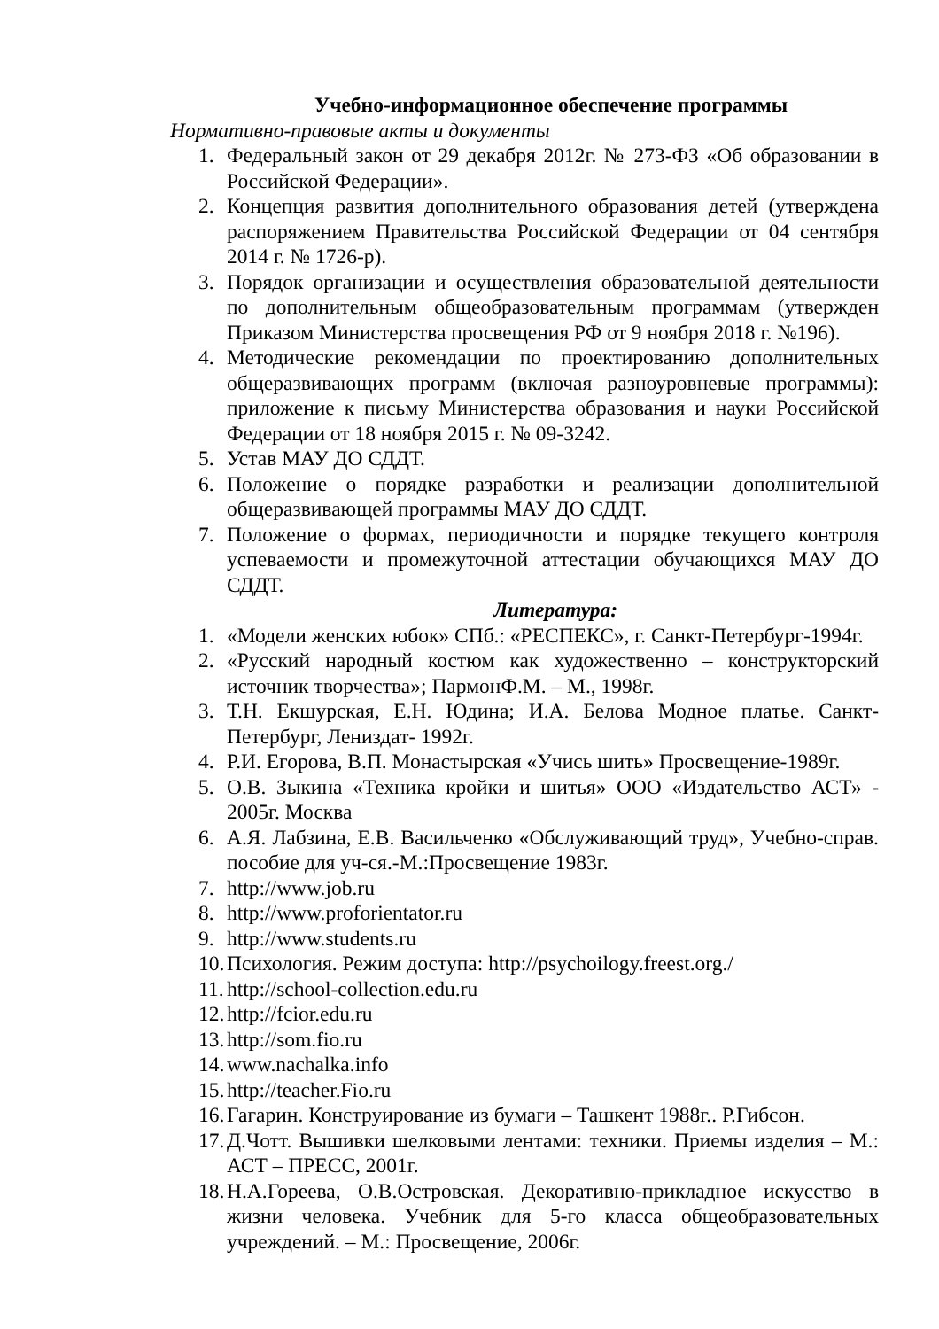Учебно-информационное обеспечение программы
Нормативно-правовые акты и документы
1. Федеральный закон от 29 декабря 2012г. № 273-ФЗ «Об образовании в Российской Федерации».
2. Концепция развития дополнительного образования детей (утверждена распоряжением Правительства Российской Федерации от 04 сентября 2014 г. № 1726-р).
3. Порядок организации и осуществления образовательной деятельности по дополнительным общеобразовательным программам (утвержден Приказом Министерства просвещения РФ от 9 ноября 2018 г. №196).
4. Методические рекомендации по проектированию дополнительных общеразвивающих программ (включая разноуровневые программы): приложение к письму Министерства образования и науки Российской Федерации от 18 ноября 2015 г. № 09-3242.
5. Устав МАУ ДО СДДТ.
6. Положение о порядке разработки и реализации дополнительной общеразвивающей программы МАУ ДО СДДТ.
7. Положение о формах, периодичности и порядке текущего контроля успеваемости и промежуточной аттестации обучающихся МАУ ДО СДДТ.
Литература:
1. «Модели женских юбок» СПб.: «РЕСПЕКС», г. Санкт-Петербург-1994г.
2. «Русский народный костюм как художественно – конструкторский источник творчества»; ПармонФ.М. – М., 1998г.
3. Т.Н. Екшурская, Е.Н. Юдина; И.А. Белова Модное платье. Санкт-Петербург, Лениздат- 1992г.
4. Р.И. Егорова, В.П. Монастырская «Учись шить» Просвещение-1989г.
5. О.В. Зыкина «Техника кройки и шитья» ООО «Издательство АСТ» - 2005г. Москва
6. А.Я. Лабзина, Е.В. Васильченко «Обслуживающий труд», Учебно-справ. пособие для уч-ся.-М.:Просвещение 1983г.
7. http://www.job.ru
8. http://www.proforientator.ru
9. http://www.students.ru
10. Психология. Режим доступа: http://psychoilogy.freest.org./
11. http://school-collection.edu.ru
12. http://fcior.edu.ru
13. http://som.fio.ru
14. www.nachalka.info
15. http://teacher.Fio.ru
16. Гагарин. Конструирование из бумаги – Ташкент 1988г.. Р.Гибсон.
17. Д.Чотт. Вышивки шелковыми лентами: техники. Приемы изделия – М.: АСТ – ПРЕСС, 2001г.
18. Н.А.Гореева, О.В.Островская. Декоративно-прикладное искусство в жизни человека. Учебник для 5-го класса общеобразовательных учреждений. – М.: Просвещение, 2006г.